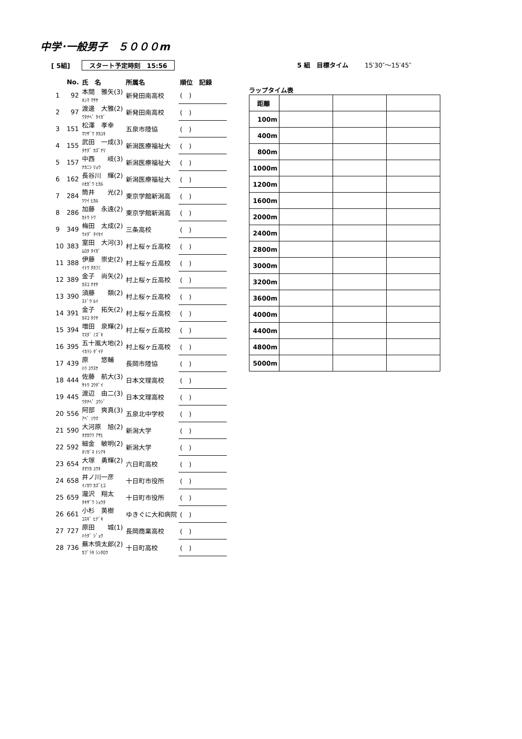中学･一般男子　５０００m
[ 5組] スタート予定時刻　15:56 5 組　目標タイム　15′30″～15′45″
| | No. | 氏 名 | 所属名 | 順位 記録 |
| --- | --- | --- | --- | --- |
| 1 | 92 | 本間 雅矢(3) ﾎﾝﾏ ﾏｻﾔ | 新発田南高校 | ( ) |
| 2 | 97 | 渡邊 大雅(2) ﾜﾀﾅﾍﾞ ﾀｲｶﾞ | 新発田南高校 | ( ) |
| 3 | 151 | 松澤 孝幸 ﾏﾂｻﾞﾜ ﾀｶﾕｷ | 五泉市陸協 | ( ) |
| 4 | 155 | 武田 一成(3) ﾀｹﾀﾞ ｶｽﾞﾅﾘ | 新潟医療福祉大 | ( ) |
| 5 | 157 | 中西 岐(3) ﾅｶﾆｼ ﾘｮｳ | 新潟医療福祉大 | ( ) |
| 6 | 162 | 長谷川 輝(2) ﾊｾｶﾞﾜ ﾋｶﾙ | 新潟医療福祉大 | ( ) |
| 7 | 284 | 筒井 光(2) ﾂﾂｲ ﾋｶﾙ | 東京学館新潟高 | ( ) |
| 8 | 286 | 加藤 永遠(2) ｶﾄｳ ﾄﾜ | 東京学館新潟高 | ( ) |
| 9 | 349 | 梅田 太成(2) ｳﾒﾀﾞ ﾀｲｾｲ | 三条高校 | ( ) |
| 10 | 383 | 室田 大河(3) ﾑﾛﾀ ﾀｲｶﾞ | 村上桜ヶ丘高校 | ( ) |
| 11 | 388 | 伊藤 崇史(2) ｲﾄｳ ﾀｶﾌﾐ | 村上桜ヶ丘高校 | ( ) |
| 12 | 389 | 金子 尚矢(2) ｶﾈｺ ﾅｵﾔ | 村上桜ヶ丘高校 | ( ) |
| 13 | 390 | 須藤 類(2) ｽﾄﾞｳ ﾙｲ | 村上桜ヶ丘高校 | ( ) |
| 14 | 391 | 金子 拓矢(2) ｶﾈｺ ﾀｸﾔ | 村上桜ヶ丘高校 | ( ) |
| 15 | 394 | 増田 泉輝(2) ﾏｽﾀﾞ ﾐｽﾞｷ | 村上桜ヶ丘高校 | ( ) |
| 16 | 395 | 五十嵐大地(2) ｲｶﾗｼ ﾀﾞｲﾁ | 村上桜ヶ丘高校 | ( ) |
| 17 | 439 | 原 悠輔 ﾊﾗ ﾕｳｽｹ | 長岡市陸協 | ( ) |
| 18 | 444 | 佐藤 航大(3) ｻﾄｳ ｺｳﾀﾞｲ | 日本文理高校 | ( ) |
| 19 | 445 | 渡辺 由二(3) ﾜﾀﾅﾍﾞ ﾕｳｼﾞ | 日本文理高校 | ( ) |
| 20 | 556 | 阿部 爽真(3) ｱﾍﾞ ｿｳﾏ | 五泉北中学校 | ( ) |
| 21 | 590 | 大河原 旭(2) ｵｵｶﾜﾗ ｱｻﾋ | 新潟大学 | ( ) |
| 22 | 592 | 細金 敏明(2) ﾎｿｶﾞﾈ ﾄｼｱｷ | 新潟大学 | ( ) |
| 23 | 654 | 大塚 勇輝(2) ｵｵﾂｶ ﾕｳｷ | 六日町高校 | ( ) |
| 24 | 658 | 井ノ川一彦 ｲﾉｶﾜ ｶｽﾞﾋｺ | 十日町市役所 | ( ) |
| 25 | 659 | 瀧沢 翔太 ﾀｷｻﾞﾜ ｼｮｳﾀ | 十日町市役所 | ( ) |
| 26 | 661 | 小杉 英樹 ｺｽｷﾞ ﾋﾃﾞｷ | ゆきぐに大和病院 | ( ) |
| 27 | 727 | 原田 城(1) ﾊﾗﾀﾞ ｼﾞｮｳ | 長岡商業高校 | ( ) |
| 28 | 736 | 蕪木慎太郎(2) ｶﾌﾞﾗｷ ｼﾝﾀﾛｳ | 十日町高校 | ( ) |
ラップタイム表
| 距離 | | | |
| 100m | | | |
| 400m | | | |
| 800m | | | |
| 1000m | | | |
| 1200m | | | |
| 1600m | | | |
| 2000m | | | |
| 2400m | | | |
| 2800m | | | |
| 3000m | | | |
| 3200m | | | |
| 3600m | | | |
| 4000m | | | |
| 4400m | | | |
| 4800m | | | |
| 5000m | | | |